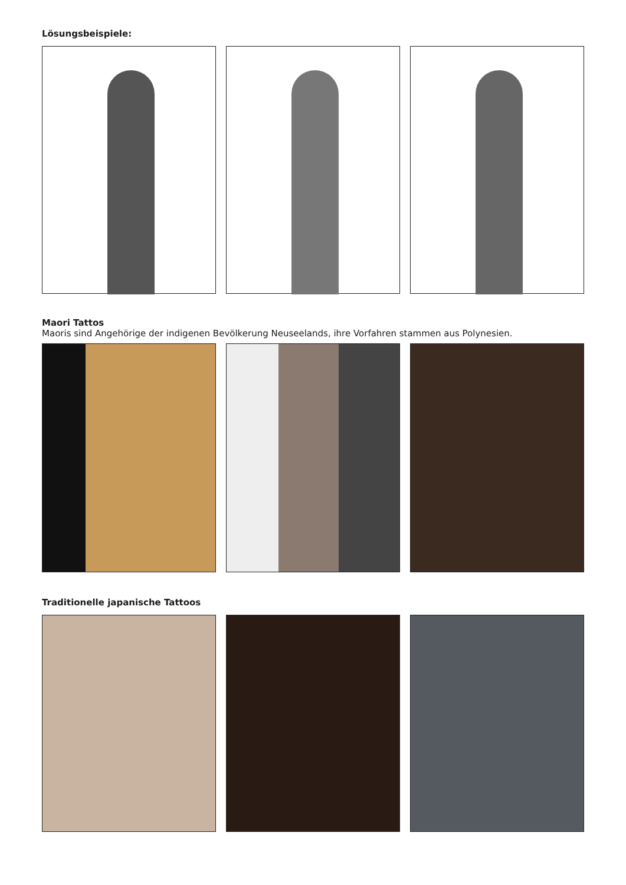Lösungsbeispiele:
Maori Tattos
Maoris sind Angehörige der indigenen Bevölkerung Neuseelands, ihre Vorfahren stammen aus Polynesien.
Traditionelle japanische Tattoos